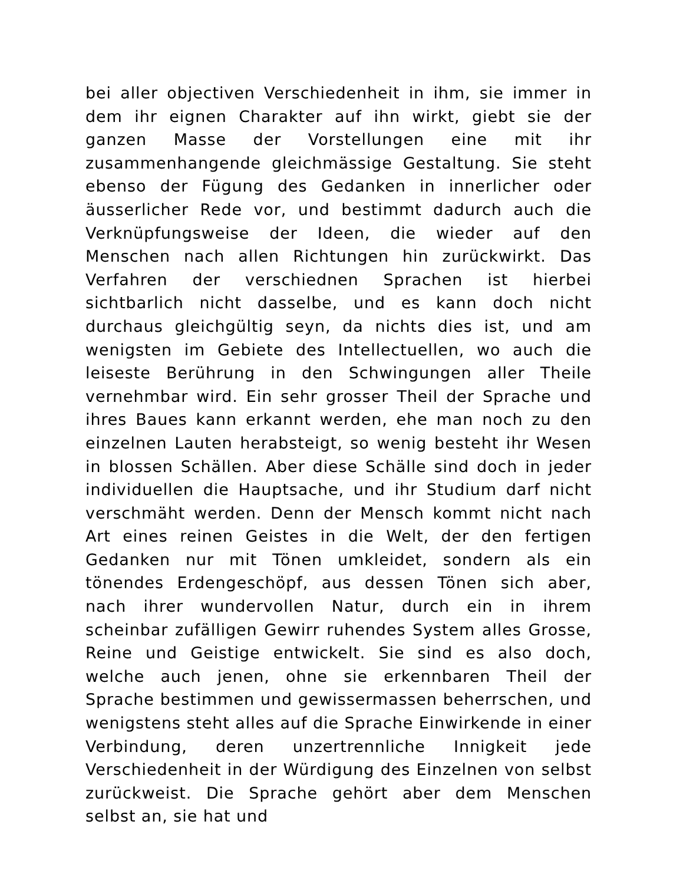bei aller objectiven Verschiedenheit in ihm, sie immer in dem ihr eignen Charakter auf ihn wirkt, giebt sie der ganzen Masse der Vorstellungen eine mit ihr zusammenhangende gleichmässige Gestaltung. Sie steht ebenso der Fügung des Gedanken in innerlicher oder äusserlicher Rede vor, und bestimmt dadurch auch die Verknüpfungsweise der Ideen, die wieder auf den Menschen nach allen Richtungen hin zurückwirkt. Das Verfahren der verschiednen Sprachen ist hierbei sichtbarlich nicht dasselbe, und es kann doch nicht durchaus gleichgültig seyn, da nichts dies ist, und am wenigsten im Gebiete des Intellectuellen, wo auch die leiseste Berührung in den Schwingungen aller Theile vernehmbar wird. Ein sehr grosser Theil der Sprache und ihres Baues kann erkannt werden, ehe man noch zu den einzelnen Lauten herabsteigt, so wenig besteht ihr Wesen in blossen Schällen. Aber diese Schälle sind doch in jeder individuellen die Hauptsache, und ihr Studium darf nicht verschmäht werden. Denn der Mensch kommt nicht nach Art eines reinen Geistes in die Welt, der den fertigen Gedanken nur mit Tönen umkleidet, sondern als ein tönendes Erdengeschöpf, aus dessen Tönen sich aber, nach ihrer wundervollen Natur, durch ein in ihrem scheinbar zufälligen Gewirr ruhendes System alles Grosse, Reine und Geistige entwickelt. Sie sind es also doch, welche auch jenen, ohne sie erkennbaren Theil der Sprache bestimmen und gewissermassen beherrschen, und wenigstens steht alles auf die Sprache Einwirkende in einer Verbindung, deren unzertrennliche Innigkeit jede Verschiedenheit in der Würdigung des Einzelnen von selbst zurückweist. Die Sprache gehört aber dem Menschen selbst an, sie hat und